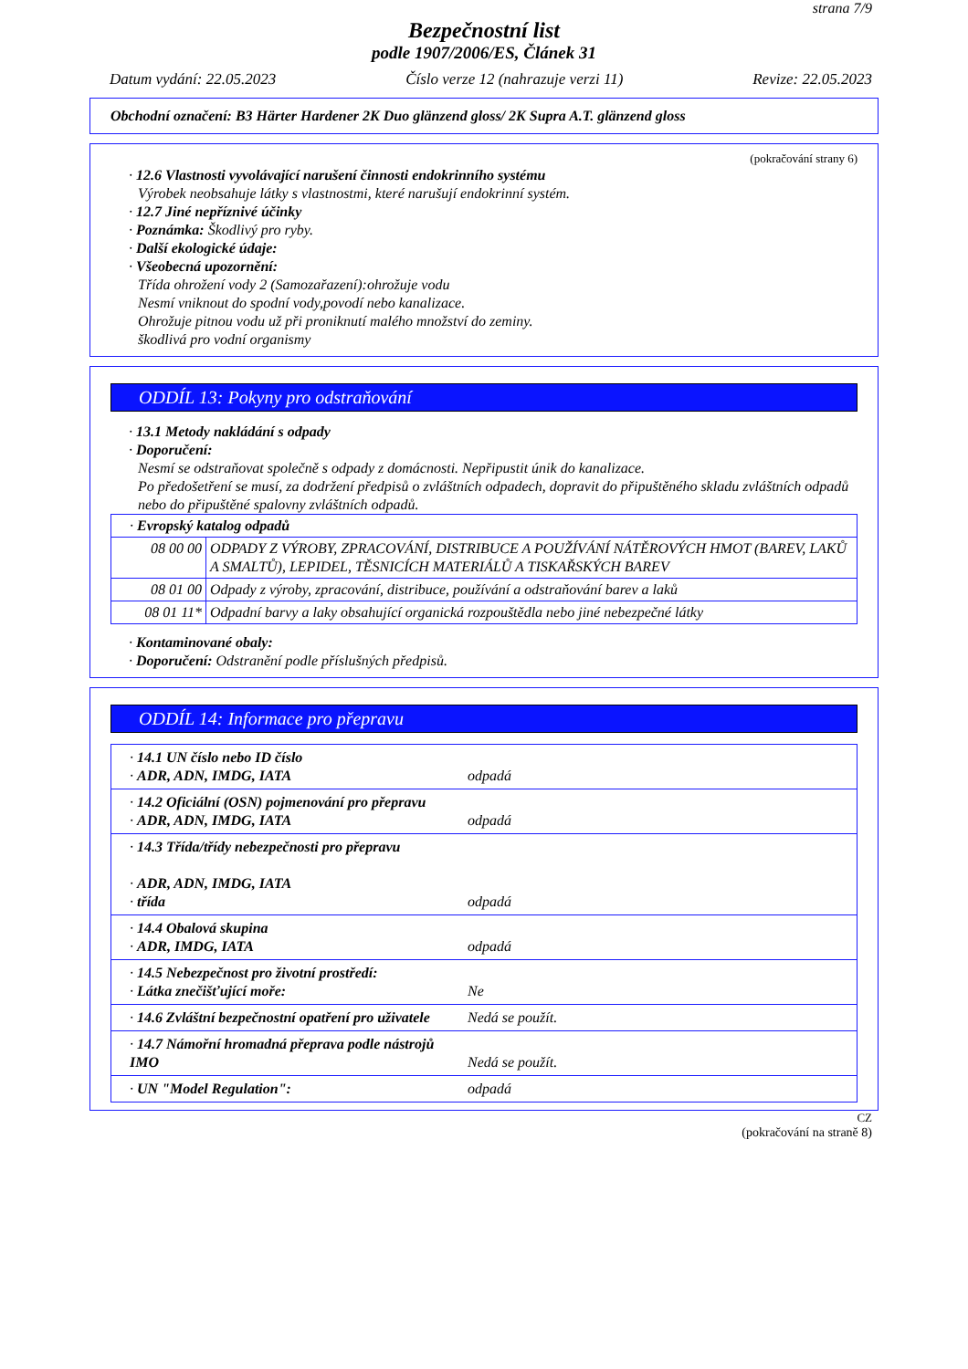strana 7/9
Bezpečnostní list
podle 1907/2006/ES, Článek 31
Datum vydání: 22.05.2023 Číslo verze 12 (nahrazuje verzi 11) Revize: 22.05.2023
Obchodní označení: B3 Härter Hardener 2K Duo glänzend gloss/ 2K Supra A.T. glänzend gloss
(pokračování strany 6)
· 12.6 Vlastnosti vyvolávající narušení činnosti endokrinního systému
Výrobek neobsahuje látky s vlastnostmi, které narušují endokrinní systém.
· 12.7 Jiné nepříznivé účinky
· Poznámka: Škodlivý pro ryby.
· Další ekologické údaje:
· Všeobecná upozornění:
Třída ohrožení vody 2 (Samozařazení):ohrožuje vodu
Nesmí vniknout do spodní vody,povodí nebo kanalizace.
Ohrožuje pitnou vodu už při proniknutí malého množství do zeminy.
škodlivá pro vodní organismy
ODDÍL 13: Pokyny pro odstraňování
· 13.1 Metody nakládání s odpady
· Doporučení:
Nesmí se odstraňovat společně s odpady z domácnosti. Nepřipustit únik do kanalizace.
Po předošetření se musí, za dodržení předpisů o zvláštních odpadech, dopravit do připuštěného skladu zvláštních odpadů nebo do připuštěné spalovny zvláštních odpadů.
| · Evropský katalog odpadů | |
| 08 00 00 | ODPADY Z VÝROBY, ZPRACOVÁNÍ, DISTRIBUCE A POUŽÍVÁNÍ NÁTĚROVÝCH HMOT (BAREV, LAKŮ A SMALTŮ), LEPIDEL, TĚSNICÍCH MATERIÁLŮ A TISKAŘSKÝCH BAREV |
| 08 01 00 | Odpady z výroby, zpracování, distribuce, používání a odstraňování barev a laků |
| 08 01 11* | Odpadní barvy a laky obsahující organická rozpouštědla nebo jiné nebezpečné látky |
· Kontaminované obaly:
· Doporučení: Odstranění podle příslušných předpisů.
ODDÍL 14: Informace pro přepravu
| · 14.1 UN číslo nebo ID číslo · ADR, ADN, IMDG, IATA odpadá |
| · 14.2 Oficiální (OSN) pojmenování pro přepravu · ADR, ADN, IMDG, IATA odpadá |
| · 14.3 Třída/třídy nebezpečnosti pro přepravu · ADR, ADN, IMDG, IATA · třída odpadá |
| · 14.4 Obalová skupina · ADR, IMDG, IATA odpadá |
| · 14.5 Nebezpečnost pro životní prostředí: · Látka znečišťující moře: Ne |
| · 14.6 Zvláštní bezpečnostní opatření pro uživatele Nedá se použít. |
| · 14.7 Námořní hromadná přeprava podle nástrojů IMO Nedá se použít. |
| · UN "Model Regulation": odpadá |
CZ
(pokračování na straně 8)